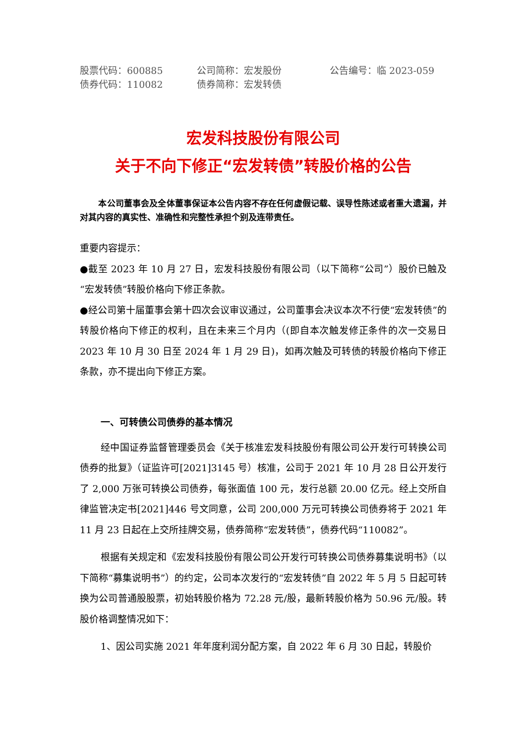股票代码：600885
公司简称：宏发股份
公告编号：临 2023-059
债券代码：110082
债券简称：宏发转债
宏发科技股份有限公司
关于不向下修正“宏发转债”转股价格的公告
本公司董事会及全体董事保证本公告内容不存在任何虚假记载、误导性陈述或者重大遗漏，并对其内容的真实性、准确性和完整性承担个别及连带责任。
重要内容提示：
●截至 2023 年 10 月 27 日，宏发科技股份有限公司（以下简称“公司”）股价已触及“宏发转债”转股价格向下修正条款。
●经公司第十届董事会第十四次会议审议通过，公司董事会决议本次不行使“宏发转债”的转股价格向下修正的权利，且在未来三个月内（(即自本次触发修正条件的次一交易日 2023 年 10 月 30 日至 2024 年 1 月 29 日)，如再次触及可转债的转股价格向下修正条款，亦不提出向下修正方案。
一、可转债公司债券的基本情况
经中国证券监督管理委员会《关于核准宏发科技股份有限公司公开发行可转换公司债券的批复》（证监许可[2021]3145 号）核准，公司于 2021 年 10 月 28 日公开发行了 2,000 万张可转换公司债券，每张面值 100 元，发行总额 20.00 亿元。经上交所自律监管决定书[2021]446 号文同意，公司 200,000 万元可转换公司债券将于 2021 年 11 月 23 日起在上交所挂牌交易，债券简称“宏发转债”，债券代码“110082”。
根据有关规定和《宏发科技股份有限公司公开发行可转换公司债券募集说明书》（以下简称“募集说明书”）的约定，公司本次发行的“宏发转债”自 2022 年 5 月 5 日起可转换为公司普通股股票，初始转股价格为 72.28 元/股，最新转股价格为 50.96 元/股。转股价格调整情况如下：
1、因公司实施 2021 年年度利润分配方案，自 2022 年 6 月 30 日起，转股价